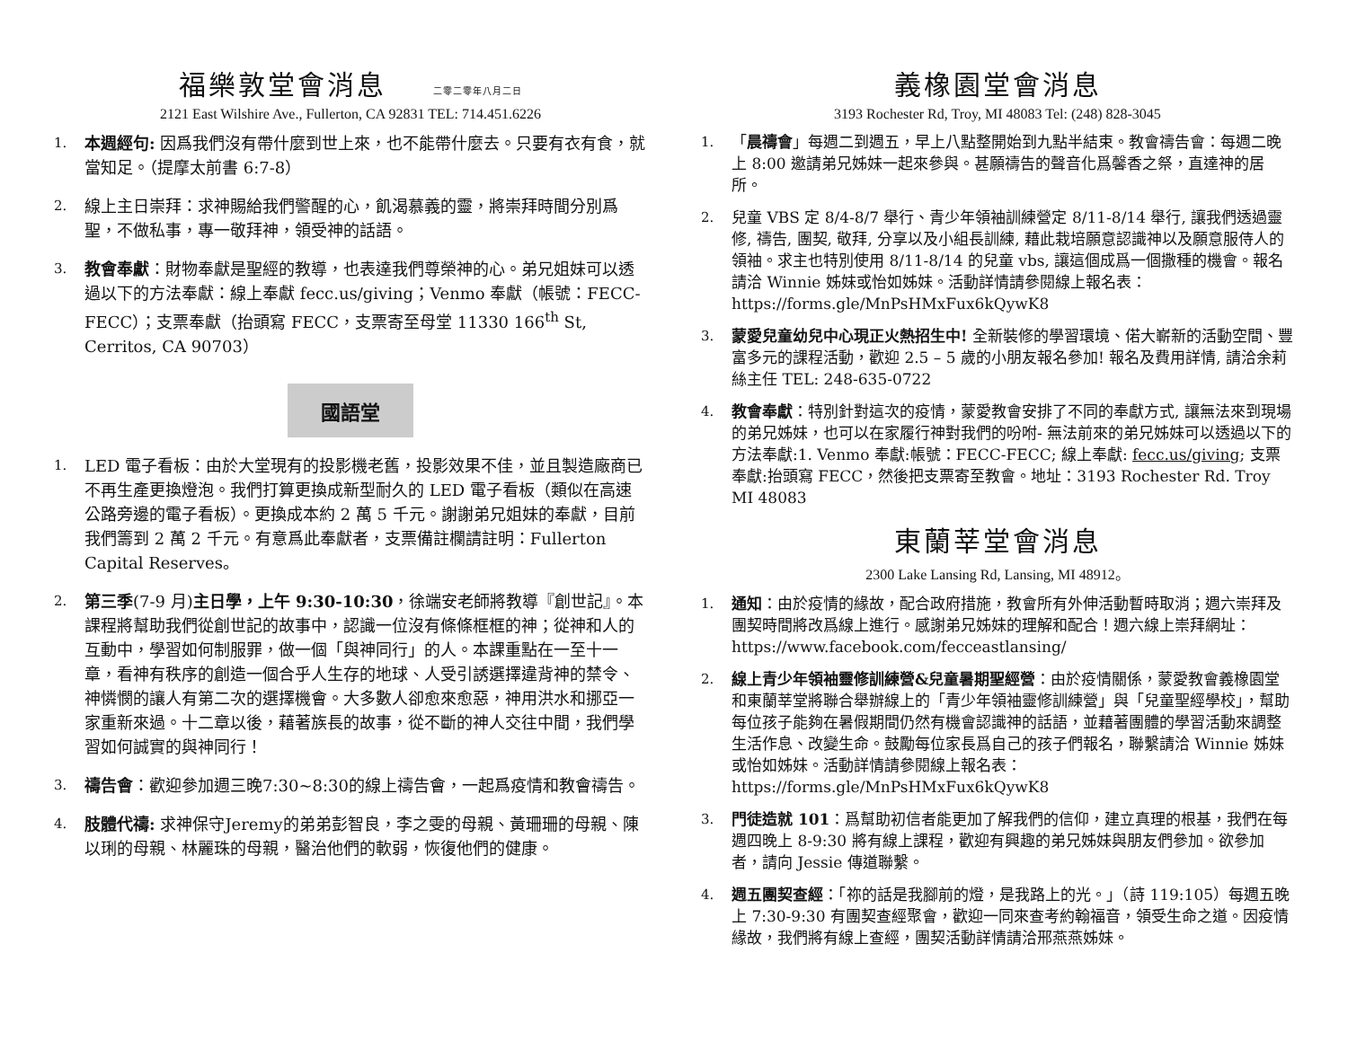福樂敦堂會消息 二零二零年八月二日
2121 East Wilshire Ave., Fullerton, CA 92831 TEL: 714.451.6226
1. 本週經句: 因爲我們沒有帶什麼到世上來，也不能帶什麼去。只要有衣有食，就當知足。（提摩太前書 6:7-8）
2. 線上主日崇拜：求神賜給我們警醒的心，飢渴慕義的靈，將崇拜時間分別爲聖，不做私事，專一敬拜神，領受神的話語。
3. 教會奉獻：財物奉獻是聖經的教導，也表達我們尊榮神的心。弟兄姐妹可以透過以下的方法奉獻：線上奉獻 fecc.us/giving；Venmo 奉獻（帳號：FECC-FECC）；支票奉獻（抬頭寫 FECC，支票寄至母堂 11330 166<sup>th</sup> St, Cerritos, CA 90703）
國語堂
1. LED 電子看板：由於大堂現有的投影機老舊，投影效果不佳，並且製造廠商已不再生產更換燈泡。我們打算更換成新型耐久的 LED 電子看板（類似在高速公路旁邊的電子看板）。更換成本約 2 萬 5 千元。謝謝弟兄姐妹的奉獻，目前我們籌到 2 萬 2 千元。有意爲此奉獻者，支票備註欄請註明：Fullerton Capital Reserves。
2. 第三季(7-9 月)主日學，上午 9:30-10:30，徐端安老師將教導『創世記』。本課程將幫助我們從創世記的故事中，認識一位沒有條條框框的神；從神和人的互動中，學習如何制服罪，做一個「與神同行」的人。本課重點在一至十一章，看神有秩序的創造一個合乎人生存的地球、人受引誘選擇違背神的禁令、神憐憫的讓人有第二次的選擇機會。大多數人卻愈來愈惡，神用洪水和挪亞一家重新來過。十二章以後，藉著族長的故事，從不斷的神人交往中間，我們學習如何誠實的與神同行！
3. 禱告會：歡迎參加週三晚7:30~8:30的線上禱告會，一起爲疫情和教會禱告。
4. 肢體代禱: 求神保守Jeremy的弟弟彭智良，李之雯的母親、黃珊珊的母親、陳以琍的母親、林麗珠的母親，醫治他們的軟弱，恢復他們的健康。
義橡園堂會消息
3193 Rochester Rd, Troy, MI 48083 Tel: (248) 828-3045
1. 「晨禱會」每週二到週五，早上八點整開始到九點半結束。教會禱告會：每週二晚上 8:00 邀請弟兄姊妹一起來參與。甚願禱告的聲音化爲馨香之祭，直達神的居所。
2. 兒童 VBS 定 8/4-8/7 舉行、青少年領袖訓練營定 8/11-8/14 舉行, 讓我們透過靈修, 禱告, 團契, 敬拜, 分享以及小組長訓練, 藉此栽培願意認識神以及願意服侍人的領袖。求主也特別使用 8/11-8/14 的兒童 vbs, 讓這個成爲一個撒種的機會。報名請洽 Winnie 姊妹或怡如姊妹。活動詳情請參閱線上報名表：https://forms.gle/MnPsHMxFux6kQywK8
3. 蒙愛兒童幼兒中心現正火熱招生中! 全新裝修的學習環境、偌大嶄新的活動空間、豐富多元的課程活動，歡迎 2.5 – 5 歲的小朋友報名參加! 報名及費用詳情, 請洽余莉絲主任 TEL: 248-635-0722
4. 教會奉獻：特別針對這次的疫情，蒙愛教會安排了不同的奉獻方式, 讓無法來到現場的弟兄姊妹，也可以在家履行神對我們的吩咐- 無法前來的弟兄姊妹可以透過以下的方法奉獻:1. Venmo 奉獻:帳號：FECC-FECC; 線上奉獻: fecc.us/giving; 支票奉獻:抬頭寫 FECC，然後把支票寄至教會。地址：3193 Rochester Rd. Troy MI 48083
東蘭莘堂會消息
2300 Lake Lansing Rd, Lansing, MI 48912。
1. 通知：由於疫情的緣故，配合政府措施，教會所有外伸活動暫時取消；週六崇拜及團契時間將改爲線上進行。感謝弟兄姊妹的理解和配合！週六線上崇拜網址：https://www.facebook.com/fecceastlansing/
2. 線上青少年領袖靈修訓練營&兒童暑期聖經營：由於疫情關係，蒙愛教會義橡園堂和東蘭莘堂將聯合舉辦線上的「青少年領袖靈修訓練營」與「兒童聖經學校」，幫助每位孩子能夠在暑假期間仍然有機會認識神的話語，並藉著團體的學習活動來調整生活作息、改變生命。鼓勵每位家長爲自己的孩子們報名，聯繫請洽 Winnie 姊妹或怡如姊妹。活動詳情請參閱線上報名表：https://forms.gle/MnPsHMxFux6kQywK8
3. 門徒造就 101：爲幫助初信者能更加了解我們的信仰，建立真理的根基，我們在每週四晚上 8-9:30 將有線上課程，歡迎有興趣的弟兄姊妹與朋友們參加。欲參加者，請向 Jessie 傳道聯繫。
4. 週五團契查經：「祢的話是我腳前的燈，是我路上的光。」（詩 119:105）每週五晚上 7:30-9:30 有團契查經聚會，歡迎一同來查考約翰福音，領受生命之道。因疫情緣故，我們將有線上查經，團契活動詳情請洽邢燕燕姊妹。